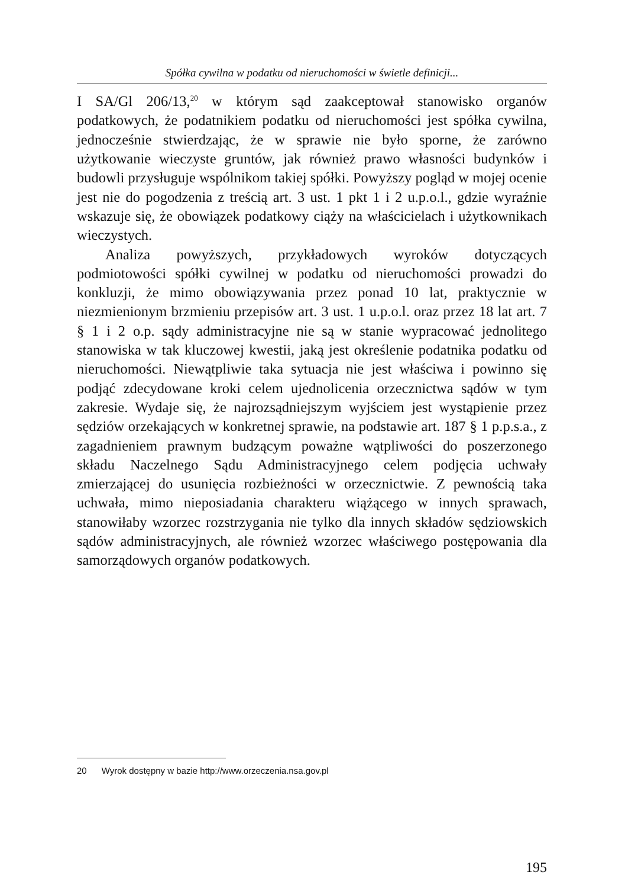Spółka cywilna w podatku od nieruchomości w świetle definicji...
I SA/Gl 206/13,<sup>20</sup> w którym sąd zaakceptował stanowisko organów podatkowych, że podatnikiem podatku od nieruchomości jest spółka cywilna, jednocześnie stwierdzając, że w sprawie nie było sporne, że zarówno użytkowanie wieczyste gruntów, jak również prawo własności budynków i budowli przysługuje wspólnikom takiej spółki. Powyższy pogląd w mojej ocenie jest nie do pogodzenia z treścią art. 3 ust. 1 pkt 1 i 2 u.p.o.l., gdzie wyraźnie wskazuje się, że obowiązek podatkowy ciąży na właścicielach i użytkownikach wieczystych.
Analiza powyższych, przykładowych wyroków dotyczących podmiotowości spółki cywilnej w podatku od nieruchomości prowadzi do konkluzji, że mimo obowiązywania przez ponad 10 lat, praktycznie w niezmienionym brzmieniu przepisów art. 3 ust. 1 u.p.o.l. oraz przez 18 lat art. 7 § 1 i 2 o.p. sądy administracyjne nie są w stanie wypracować jednolitego stanowiska w tak kluczowej kwestii, jaką jest określenie podatnika podatku od nieruchomości. Niewątpliwie taka sytuacja nie jest właściwa i powinno się podjąć zdecydowane kroki celem ujednolicenia orzecznictwa sądów w tym zakresie. Wydaje się, że najrozsądniejszym wyjściem jest wystąpienie przez sędziów orzekających w konkretnej sprawie, na podstawie art. 187 § 1 p.p.s.a., z zagadnieniem prawnym budzącym poważne wątpliwości do poszerzonego składu Naczelnego Sądu Administracyjnego celem podjęcia uchwały zmierzającej do usunięcia rozbieżności w orzecznictwie. Z pewnością taka uchwała, mimo nieposiadania charakteru wiążącego w innych sprawach, stanowiłaby wzorzec rozstrzygania nie tylko dla innych składów sędziowskich sądów administracyjnych, ale również wzorzec właściwego postępowania dla samorządowych organów podatkowych.
20 Wyrok dostępny w bazie http://www.orzeczenia.nsa.gov.pl
195